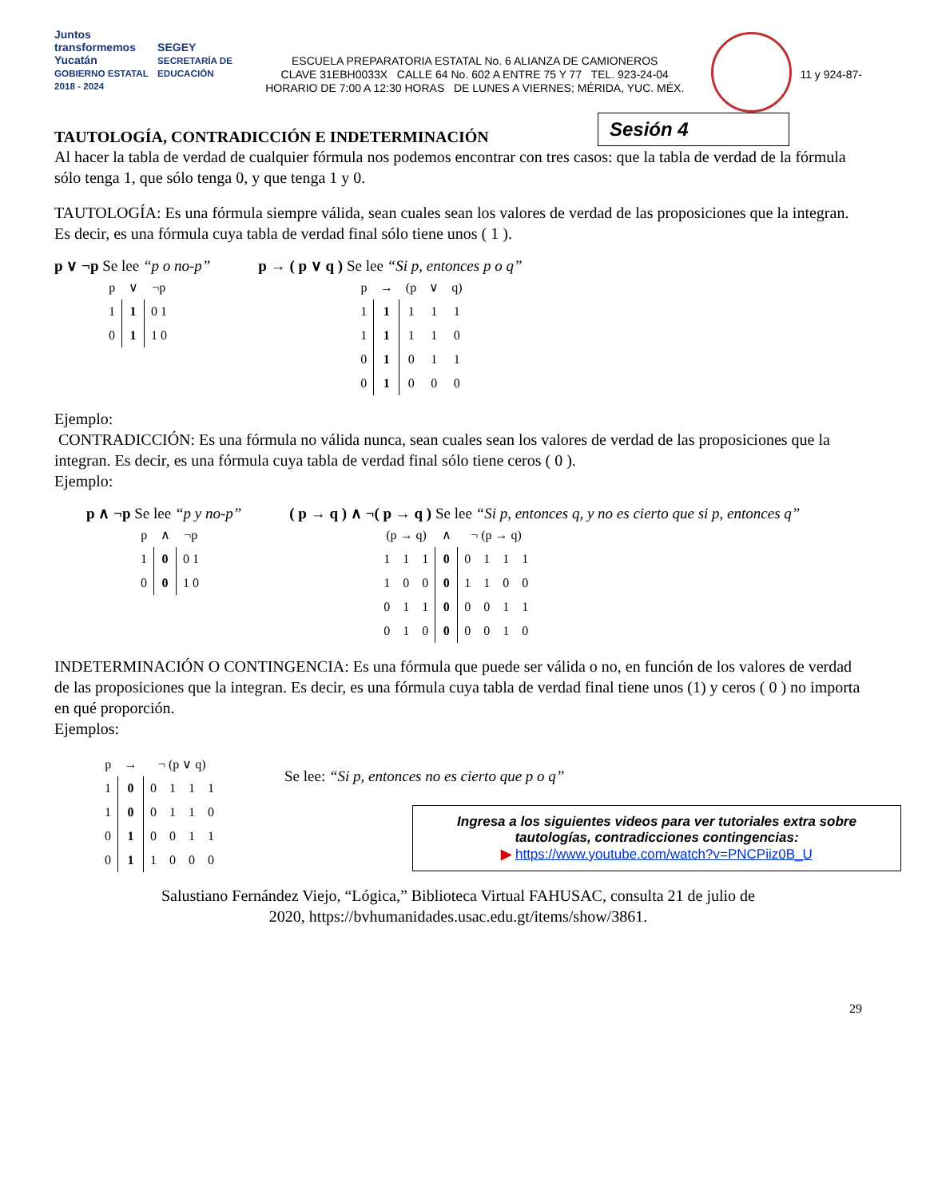Juntos transformemos
Yucatán
GOBIERNO ESTATAL 2018 - 2024 SEGEY
SECRETARÍA DE EDUCACIÓN
ESCUELA PREPARATORIA ESTATAL No. 6 ALIANZA DE CAMIONEROS
CLAVE 31EBH0033X CALLE 64 No. 602 A ENTRE 75 Y 77 TEL. 923-24-04
HORARIO DE 7:00 A 12:30 HORAS DE LUNES A VIERNES; MÉRIDA, YUC. MÉX.
11 y 924-87-
TAUTOLOGÍA, CONTRADICCIÓN E INDETERMINACIÓN
Sesión 4
Al hacer la tabla de verdad de cualquier fórmula nos podemos encontrar con tres casos: que la tabla de verdad de la fórmula sólo tenga 1, que sólo tenga 0, y que tenga 1 y 0.
TAUTOLOGÍA: Es una fórmula siempre válida, sean cuales sean los valores de verdad de las proposiciones que la integran. Es decir, es una fórmula cuya tabla de verdad final sólo tiene unos ( 1 ).
p ∨ ¬p Se lee “p o no-p”
| p | ∨ | ¬p |
| 1 | 1 | 0 1 |
| 0 | 1 | 1 0 |
p → ( p ∨ q ) Se lee “Si p, entonces p o q”
| p | → | (p | ∨ | q) |
| 1 | 1 | 1 | 1 | 1 |
| 1 | 1 | 1 | 1 | 0 |
| 0 | 1 | 0 | 1 | 1 |
| 0 | 1 | 0 | 0 | 0 |
Ejemplo:
CONTRADICCIÓN: Es una fórmula no válida nunca, sean cuales sean los valores de verdad de las proposiciones que la integran. Es decir, es una fórmula cuya tabla de verdad final sólo tiene ceros ( 0 ).
Ejemplo:
p ∧ ¬p Se lee “p y no-p”
| p | ∧ | ¬p |
| 1 | 0 | 0 1 |
| 0 | 0 | 1 0 |
( p → q ) ∧ ¬( p → q ) Se lee “Si p, entonces q, y no es cierto que si p, entonces q”
| (p → q) | | | ∧ | ¬ (p → q) | | | |
| 1 | 1 | 1 | 0 | 0 | 1 | 1 | 1 |
| 1 | 0 | 0 | 0 | 1 | 1 | 0 | 0 |
| 0 | 1 | 1 | 0 | 0 | 0 | 1 | 1 |
| 0 | 1 | 0 | 0 | 0 | 0 | 1 | 0 |
INDETERMINACIÓN O CONTINGENCIA: Es una fórmula que puede ser válida o no, en función de los valores de verdad de las proposiciones que la integran. Es decir, es una fórmula cuya tabla de verdad final tiene unos (1) y ceros ( 0 ) no importa en qué proporción.
Ejemplos:
| p | → | ¬ (p ∨ q) | | | |
| 1 | 0 | 0 | 1 | 1 | 1 |
| 1 | 0 | 0 | 1 | 1 | 0 |
| 0 | 1 | 0 | 0 | 1 | 1 |
| 0 | 1 | 1 | 0 | 0 | 0 |
Se lee: “Si p, entonces no es cierto que p o q”
Ingresa a los siguientes videos para ver tutoriales extra sobre tautologías, contradicciones contingencias:
▶ https://www.youtube.com/watch?v=PNCPiiz0B_U
Salustiano Fernández Viejo, “Lógica,” Biblioteca Virtual FAHUSAC, consulta 21 de julio de
2020, https://bvhumanidades.usac.edu.gt/items/show/3861.
29